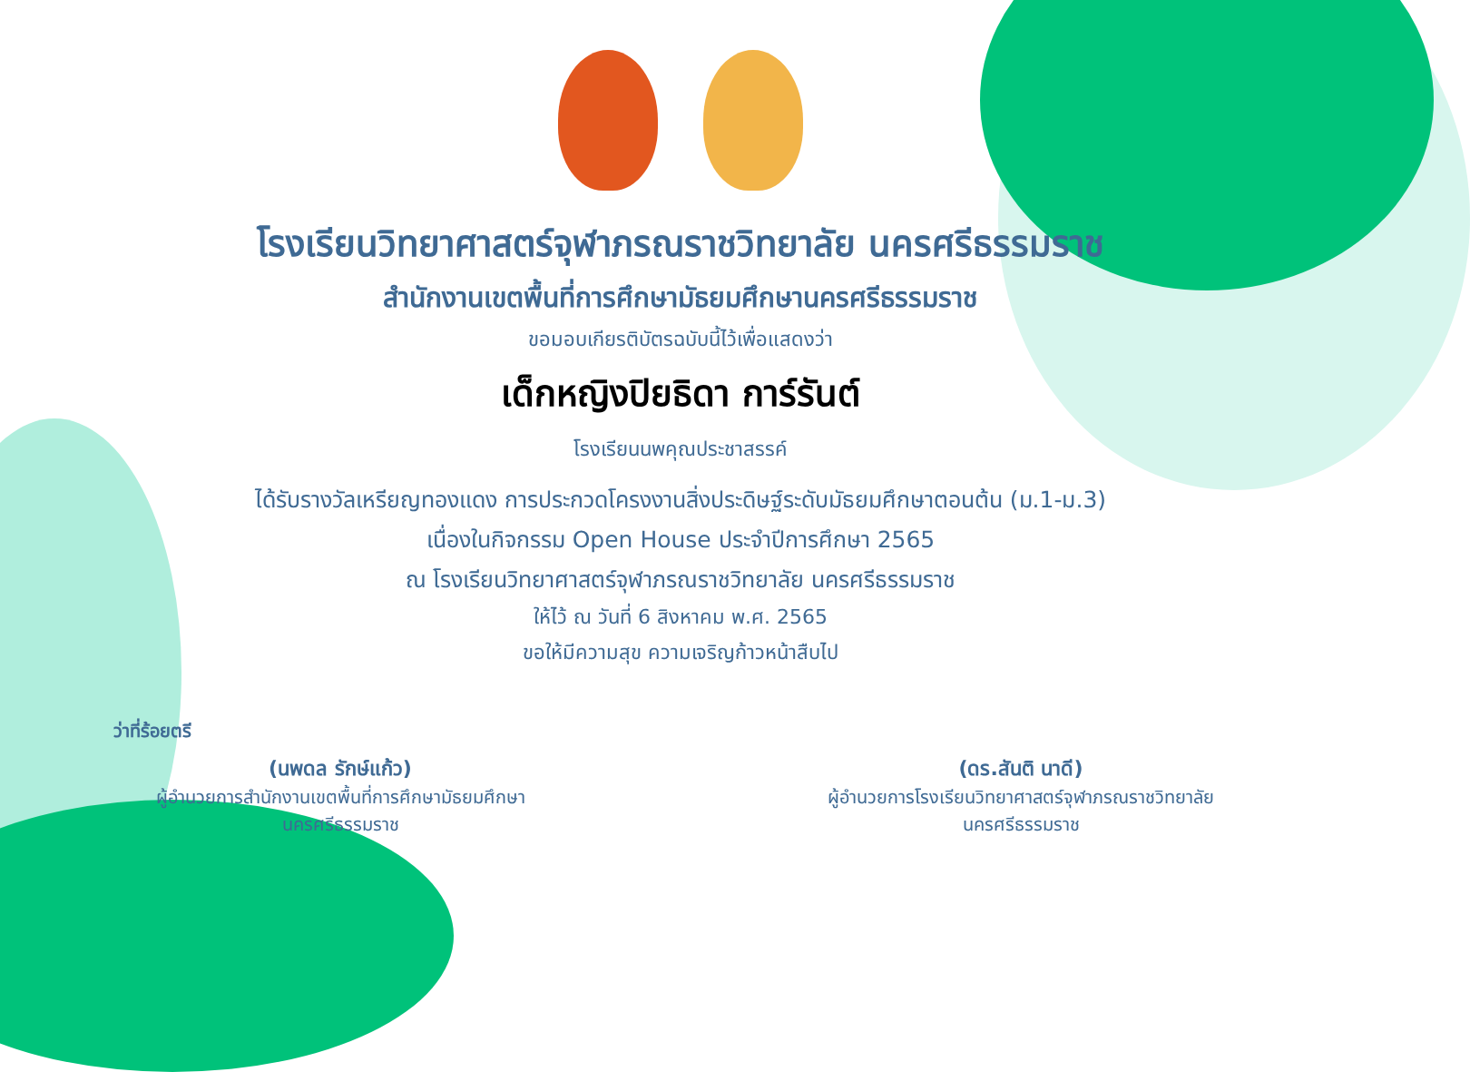โรงเรียนวิทยาศาสตร์จุฬาภรณราชวิทยาลัย นครศรีธรรมราช
สำนักงานเขตพื้นที่การศึกษามัธยมศึกษานครศรีธรรมราช
ขอมอบเกียรติบัตรฉบับนี้ไว้เพื่อแสดงว่า
เด็กหญิงปิยธิดา การ์รันต์
โรงเรียนนพคุณประชาสรรค์
ได้รับรางวัลเหรียญทองแดง การประกวดโครงงานสิ่งประดิษฐ์ระดับมัธยมศึกษาตอนต้น (ม.1-ม.3)
เนื่องในกิจกรรม Open House ประจำปีการศึกษา 2565
ณ โรงเรียนวิทยาศาสตร์จุฬาภรณราชวิทยาลัย นครศรีธรรมราช
ให้ไว้ ณ วันที่ 6 สิงหาคม พ.ศ. 2565
ขอให้มีความสุข ความเจริญก้าวหน้าสืบไป
ว่าที่ร้อยตรี
(นพดล รักษ์แก้ว)
ผู้อำนวยการสำนักงานเขตพื้นที่การศึกษามัธยมศึกษา
นครศรีธรรมราช
(ดร.สันติ นาดี)
ผู้อำนวยการโรงเรียนวิทยาศาสตร์จุฬาภรณราชวิทยาลัย
นครศรีธรรมราช